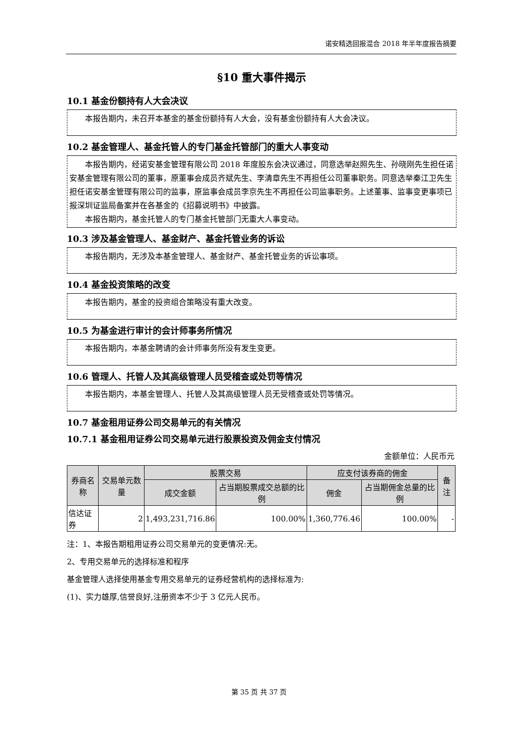诺安精选回报混合 2018 年半年度报告摘要
§10 重大事件揭示
10.1 基金份额持有人大会决议
本报告期内，未召开本基金的基金份额持有人大会，没有基金份额持有人大会决议。
10.2 基金管理人、基金托管人的专门基金托管部门的重大人事变动
本报告期内，经诺安基金管理有限公司 2018 年度股东会决议通过，同意选举赵照先生、孙晓刚先生担任诺安基金管理有限公司的董事，原董事会成员齐斌先生、李清章先生不再担任公司董事职务。同意选举秦江卫先生担任诺安基金管理有限公司的监事，原监事会成员李京先生不再担任公司监事职务。上述董事、监事变更事项已报深圳证监局备案并在各基金的《招募说明书》中披露。
本报告期内，基金托管人的专门基金托管部门无重大人事变动。
10.3 涉及基金管理人、基金财产、基金托管业务的诉讼
本报告期内，无涉及本基金管理人、基金财产、基金托管业务的诉讼事项。
10.4 基金投资策略的改变
本报告期内，基金的投资组合策略没有重大改变。
10.5 为基金进行审计的会计师事务所情况
本报告期内，本基金聘请的会计师事务所没有发生变更。
10.6 管理人、托管人及其高级管理人员受稽查或处罚等情况
本报告期内，本基金管理人、托管人及其高级管理人员无受稽查或处罚等情况。
10.7 基金租用证券公司交易单元的有关情况
10.7.1 基金租用证券公司交易单元进行股票投资及佣金支付情况
金额单位：人民币元
| 券商名称 | 交易单元数量 | 股票交易 | | 应支付该券商的佣金 | | 备注 |
| --- | --- | --- | --- | --- | --- | --- |
| | | 成交金额 | 占当期股票成交总额的比例 | 佣金 | 占当期佣金总量的比例 | |
| 信达证券 | 2 | 1,493,231,716.86 | 100.00% | 1,360,776.46 | 100.00% | - |
注：1、本报告期租用证券公司交易单元的变更情况:无。
2、专用交易单元的选择标准和程序
基金管理人选择使用基金专用交易单元的证券经营机构的选择标准为:
(1)、实力雄厚,信誉良好,注册资本不少于 3 亿元人民币。
第 35 页 共 37 页